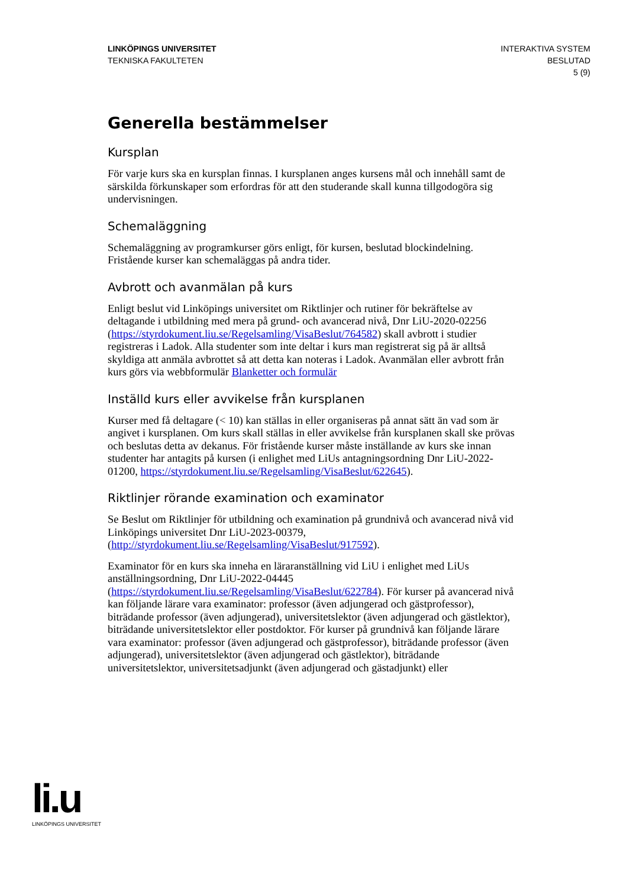LINKÖPINGS UNIVERSITET
TEKNISKA FAKULTETEN
INTERAKTIVA SYSTEM
BESLUTAD
5 (9)
Generella bestämmelser
Kursplan
För varje kurs ska en kursplan finnas. I kursplanen anges kursens mål och innehåll samt de särskilda förkunskaper som erfordras för att den studerande skall kunna tillgodogöra sig undervisningen.
Schemaläggning
Schemaläggning av programkurser görs enligt, för kursen, beslutad blockindelning. Fristående kurser kan schemaläggas på andra tider.
Avbrott och avanmälan på kurs
Enligt beslut vid Linköpings universitet om Riktlinjer och rutiner för bekräftelse av deltagande i utbildning med mera på grund- och avancerad nivå, Dnr LiU-2020-02256 (https://styrdokument.liu.se/Regelsamling/VisaBeslut/764582) skall avbrott i studier registreras i Ladok. Alla studenter som inte deltar i kurs man registrerat sig på är alltså skyldiga att anmäla avbrottet så att detta kan noteras i Ladok. Avanmälan eller avbrott från kurs görs via webbformulär Blanketter och formulär
Inställd kurs eller avvikelse från kursplanen
Kurser med få deltagare (< 10) kan ställas in eller organiseras på annat sätt än vad som är angivet i kursplanen. Om kurs skall ställas in eller avvikelse från kursplanen skall ske prövas och beslutas detta av dekanus. För fristående kurser måste inställande av kurs ske innan studenter har antagits på kursen (i enlighet med LiUs antagningsordning Dnr LiU-2022-01200, https://styrdokument.liu.se/Regelsamling/VisaBeslut/622645).
Riktlinjer rörande examination och examinator
Se Beslut om Riktlinjer för utbildning och examination på grundnivå och avancerad nivå vid Linköpings universitet Dnr LiU-2023-00379, (http://styrdokument.liu.se/Regelsamling/VisaBeslut/917592).
Examinator för en kurs ska inneha en läraranställning vid LiU i enlighet med LiUs anställningsordning, Dnr LiU-2022-04445 (https://styrdokument.liu.se/Regelsamling/VisaBeslut/622784). För kurser på avancerad nivå kan följande lärare vara examinator: professor (även adjungerad och gästprofessor), biträdande professor (även adjungerad), universitetslektor (även adjungerad och gästlektor), biträdande universitetslektor eller postdoktor. För kurser på grundnivå kan följande lärare vara examinator: professor (även adjungerad och gästprofessor), biträdande professor (även adjungerad), universitetslektor (även adjungerad och gästlektor), biträdande universitetslektor, universitetsadjunkt (även adjungerad och gästadjunkt) eller
li.u
LINKÖPINGS UNIVERSITET